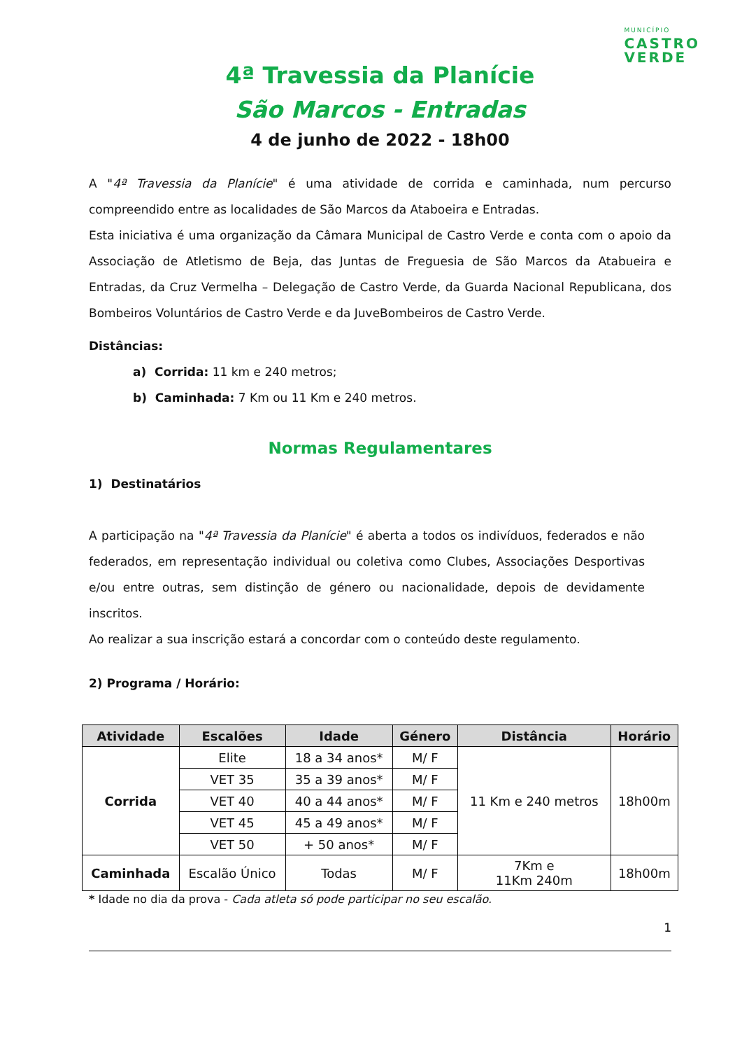MUNICÍPIO
CASTRO
VERDE
4ª Travessia da Planície
São Marcos - Entradas
4 de junho de 2022 - 18h00
A "4ª Travessia da Planície" é uma atividade de corrida e caminhada, num percurso compreendido entre as localidades de São Marcos da Ataboeira e Entradas.
Esta iniciativa é uma organização da Câmara Municipal de Castro Verde e conta com o apoio da Associação de Atletismo de Beja, das Juntas de Freguesia de São Marcos da Atabueira e Entradas, da Cruz Vermelha – Delegação de Castro Verde, da Guarda Nacional Republicana, dos Bombeiros Voluntários de Castro Verde e da JuveBombeiros de Castro Verde.
Distâncias:
a) Corrida: 11 km e 240 metros;
b) Caminhada: 7 Km ou 11 Km e 240 metros.
Normas Regulamentares
1) Destinatários
A participação na "4ª Travessia da Planície" é aberta a todos os indivíduos, federados e não federados, em representação individual ou coletiva como Clubes, Associações Desportivas e/ou entre outras, sem distinção de género ou nacionalidade, depois de devidamente inscritos.
Ao realizar a sua inscrição estará a concordar com o conteúdo deste regulamento.
2) Programa / Horário:
| Atividade | Escalões | Idade | Género | Distância | Horário |
| --- | --- | --- | --- | --- | --- |
| Corrida | Elite | 18 a 34 anos* | M/ F | 11 Km e 240 metros | 18h00m |
| | VET 35 | 35 a 39 anos* | M/ F | | |
| | VET 40 | 40 a 44 anos* | M/ F | | |
| | VET 45 | 45 a 49 anos* | M/ F | | |
| | VET 50 | + 50 anos* | M/ F | | |
| Caminhada | Escalão Único | Todas | M/ F | 7Km e 11Km 240m | 18h00m |
* Idade no dia da prova - Cada atleta só pode participar no seu escalão.
1